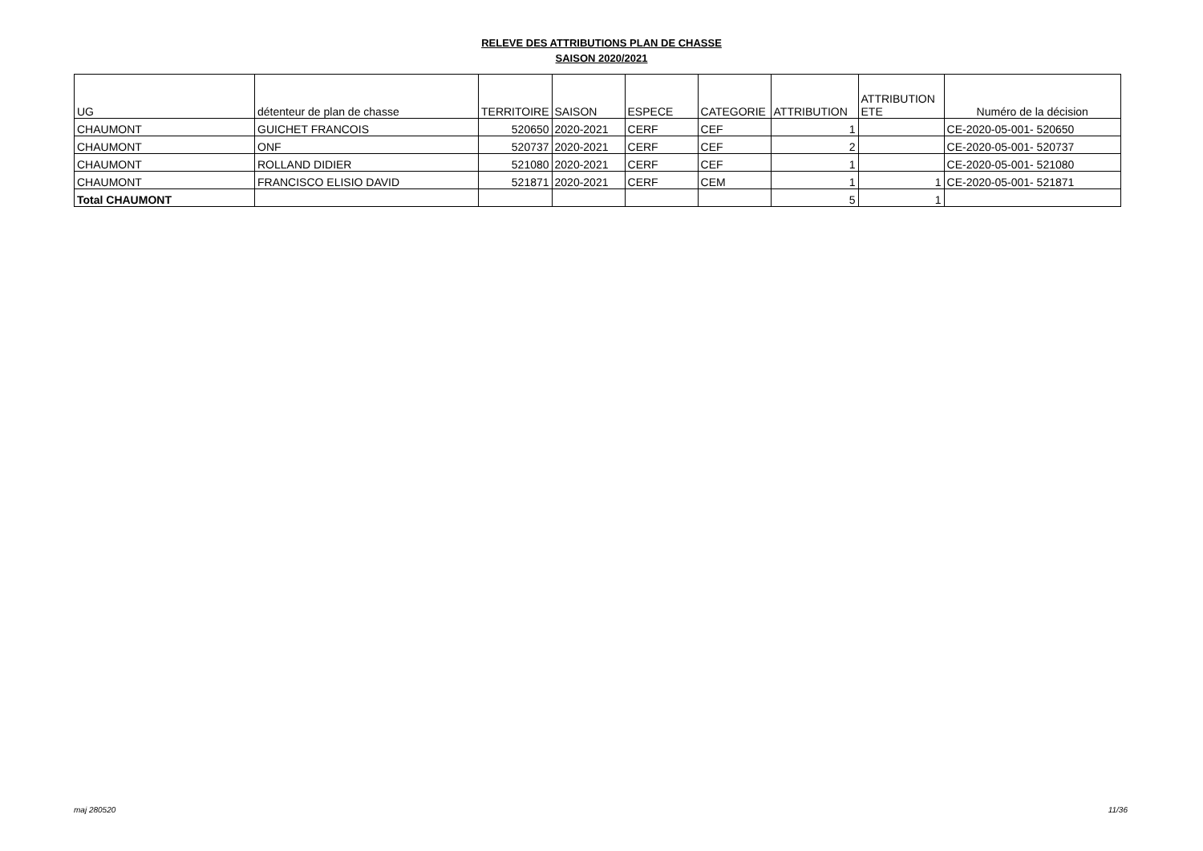RELEVE DES ATTRIBUTIONS PLAN DE CHASSE
SAISON 2020/2021
| UG | détenteur de plan de chasse | TERRITOIRE | SAISON | ESPECE | CATEGORIE | ATTRIBUTION | ATTRIBUTION ETE | Numéro de la décision |
| --- | --- | --- | --- | --- | --- | --- | --- | --- |
| CHAUMONT | GUICHET FRANCOIS | 520650 | 2020-2021 | CERF | CEF | 1 | | CE-2020-05-001- 520650 |
| CHAUMONT | ONF | 520737 | 2020-2021 | CERF | CEF | 2 | | CE-2020-05-001- 520737 |
| CHAUMONT | ROLLAND DIDIER | 521080 | 2020-2021 | CERF | CEF | 1 | | CE-2020-05-001- 521080 |
| CHAUMONT | FRANCISCO ELISIO DAVID | 521871 | 2020-2021 | CERF | CEM | 1 | 1 | CE-2020-05-001- 521871 |
| Total CHAUMONT | | | | | | 5 | 1 | |
maj 280520 11/36